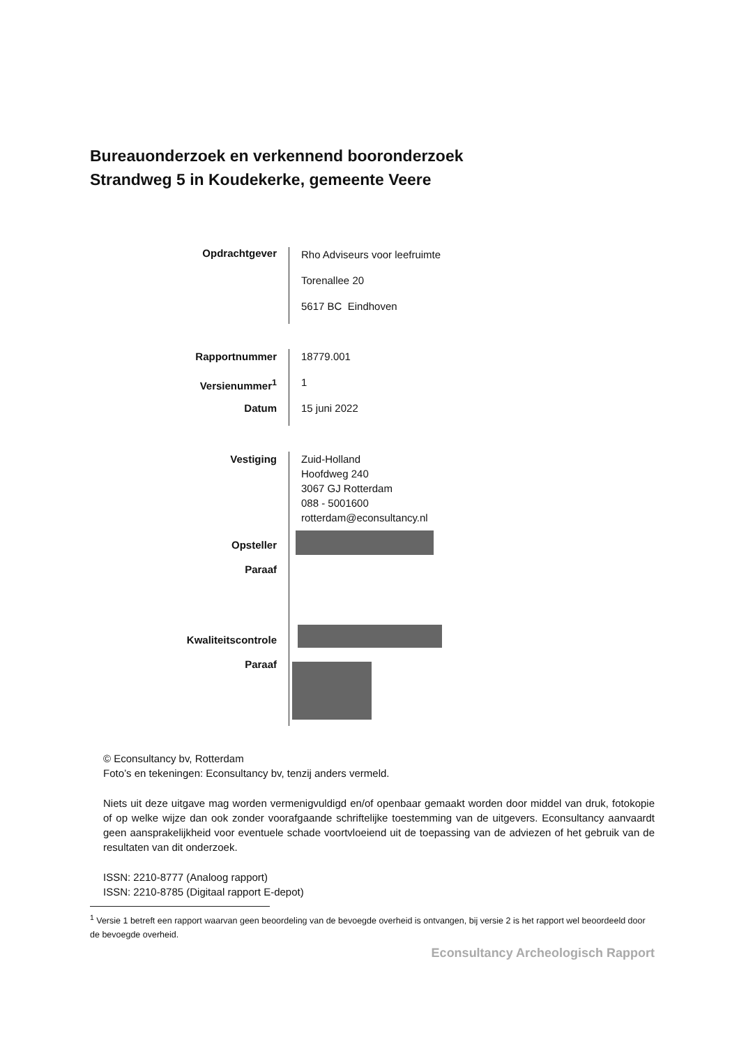Bureauonderzoek en verkennend booronderzoek
Strandweg 5 in Koudekerke, gemeente Veere
Opdrachtgever
Rho Adviseurs voor leefruimte
Torenallee 20
5617 BC Eindhoven
Rapportnummer
Versienummer<sup>1</sup>
Datum
18779.001
1
15 juni 2022
Vestiging
Opsteller
Paraaf
Kwaliteitscontrole
Paraaf
Zuid-Holland
Hoofdweg 240
3067 GJ Rotterdam
088 - 5001600
rotterdam@econsultancy.nl
© Econsultancy bv, Rotterdam
Foto’s en tekeningen: Econsultancy bv, tenzij anders vermeld.
Niets uit deze uitgave mag worden vermenigvuldigd en/of openbaar gemaakt worden door middel van druk, fotokopie of op welke wijze dan ook zonder voorafgaande schriftelijke toestemming van de uitgevers. Econsultancy aanvaardt geen aansprakelijkheid voor eventuele schade voortvloeiend uit de toepassing van de adviezen of het gebruik van de resultaten van dit onderzoek.
ISSN: 2210-8777 (Analoog rapport)
ISSN: 2210-8785 (Digitaal rapport E-depot)
<sup>1</sup> Versie 1 betreft een rapport waarvan geen beoordeling van de bevoegde overheid is ontvangen, bij versie 2 is het rapport wel beoordeeld door de bevoegde overheid.
Econsultancy Archeologisch Rapport